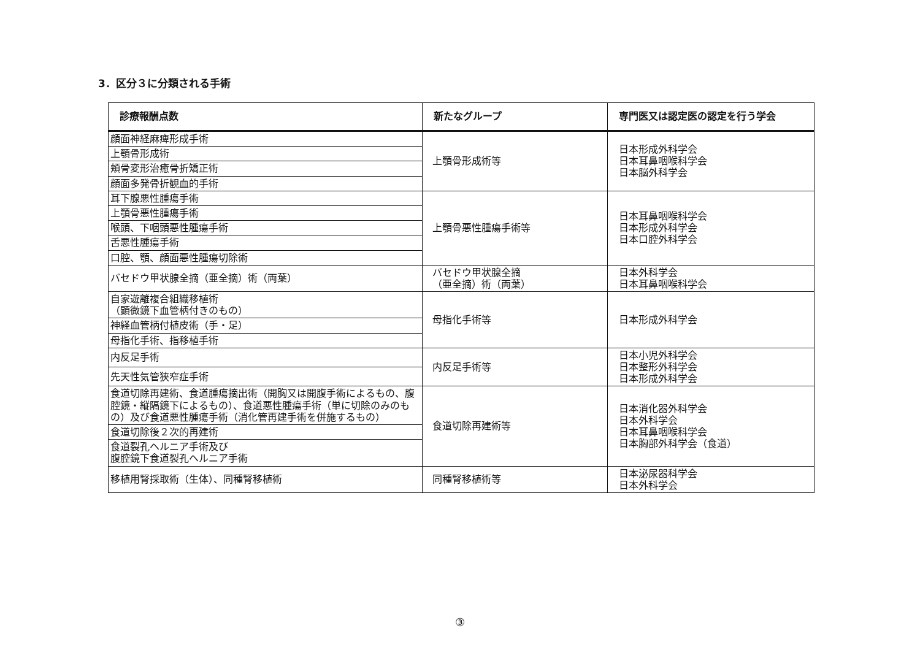3．区分３に分類される手術
| 診療報酬点数 | 新たなグループ | 専門医又は認定医の認定を行う学会 |
| --- | --- | --- |
| 顔面神経麻痺形成手術 | 上顎骨形成術等 | 日本形成外科学会 日本耳鼻咽喉科学会 日本脳外科学会 |
| 上顎骨形成術 | | |
| 頬骨変形治癒骨折矯正術 | | |
| 顔面多発骨折観血的手術 | | |
| 耳下腺悪性腫瘍手術 | 上顎骨悪性腫瘍手術等 | 日本耳鼻咽喉科学会 日本形成外科学会 日本口腔外科学会 |
| 上顎骨悪性腫瘍手術 | | |
| 喉頭、下咽頭悪性腫瘍手術 | | |
| 舌悪性腫瘍手術 | | |
| 口腔、顎、顔面悪性腫瘍切除術 | | |
| バセドウ甲状腺全摘（亜全摘）術（両葉） | バセドウ甲状腺全摘 （亜全摘）術（両葉） | 日本外科学会 日本耳鼻咽喉科学会 |
| 自家遊離複合組織移植術 （顕微鏡下血管柄付きのもの） | 母指化手術等 | 日本形成外科学会 |
| 神経血管柄付植皮術（手・足） | | |
| 母指化手術、指移植手術 | | |
| 内反足手術 | 内反足手術等 | 日本小児外科学会 日本整形外科学会 日本形成外科学会 |
| 先天性気管狭窄症手術 | | |
| 食道切除再建術、食道腫瘍摘出術（開胸又は開腹手術によるもの、腹腔鏡・縦隔鏡下によるもの）、食道悪性腫瘍手術（単に切除のみのもの）及び食道悪性腫瘍手術（消化管再建手術を併施するもの） | 食道切除再建術等 | 日本消化器外科学会 日本外科学会 日本耳鼻咽喉科学会 日本胸部外科学会（食道） |
| 食道切除後２次的再建術 | | |
| 食道裂孔ヘルニア手術及び 腹腔鏡下食道裂孔ヘルニア手術 | | |
| 移植用腎採取術（生体）、同種腎移植術 | 同種腎移植術等 | 日本泌尿器科学会 日本外科学会 |
③